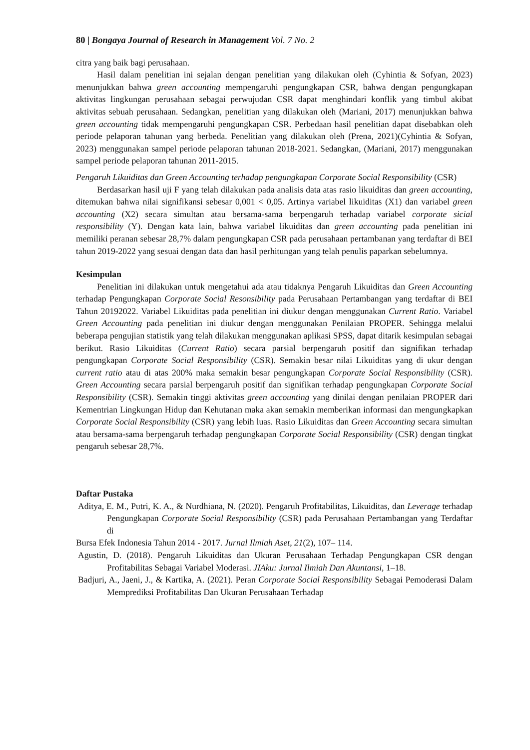80 | Bongaya Journal of Research in Management Vol. 7 No. 2
citra yang baik bagi perusahaan.
Hasil dalam penelitian ini sejalan dengan penelitian yang dilakukan oleh (Cyhintia & Sofyan, 2023) menunjukkan bahwa green accounting mempengaruhi pengungkapan CSR, bahwa dengan pengungkapan aktivitas lingkungan perusahaan sebagai perwujudan CSR dapat menghindari konflik yang timbul akibat aktivitas sebuah perusahaan. Sedangkan, penelitian yang dilakukan oleh (Mariani, 2017) menunjukkan bahwa green accounting tidak mempengaruhi pengungkapan CSR. Perbedaan hasil penelitian dapat disebabkan oleh periode pelaporan tahunan yang berbeda. Penelitian yang dilakukan oleh (Prena, 2021)(Cyhintia & Sofyan, 2023) menggunakan sampel periode pelaporan tahunan 2018-2021. Sedangkan, (Mariani, 2017) menggunakan sampel periode pelaporan tahunan 2011-2015.
Pengaruh Likuiditas dan Green Accounting terhadap pengungkapan Corporate Social Responsibility (CSR)
Berdasarkan hasil uji F yang telah dilakukan pada analisis data atas rasio likuiditas dan green accounting, ditemukan bahwa nilai signifikansi sebesar 0,001 < 0,05. Artinya variabel likuiditas (X1) dan variabel green accounting (X2) secara simultan atau bersama-sama berpengaruh terhadap variabel corporate sicial responsibility (Y). Dengan kata lain, bahwa variabel likuiditas dan green accounting pada penelitian ini memiliki peranan sebesar 28,7% dalam pengungkapan CSR pada perusahaan pertambanan yang terdaftar di BEI tahun 2019-2022 yang sesuai dengan data dan hasil perhitungan yang telah penulis paparkan sebelumnya.
Kesimpulan
Penelitian ini dilakukan untuk mengetahui ada atau tidaknya Pengaruh Likuiditas dan Green Accounting terhadap Pengungkapan Corporate Social Resonsibility pada Perusahaan Pertambangan yang terdaftar di BEI Tahun 20192022. Variabel Likuiditas pada penelitian ini diukur dengan menggunakan Current Ratio. Variabel Green Accounting pada penelitian ini diukur dengan menggunakan Penilaian PROPER. Sehingga melalui beberapa pengujian statistik yang telah dilakukan menggunakan aplikasi SPSS, dapat ditarik kesimpulan sebagai berikut. Rasio Likuiditas (Current Ratio) secara parsial berpengaruh positif dan signifikan terhadap pengungkapan Corporate Social Responsibility (CSR). Semakin besar nilai Likuiditas yang di ukur dengan current ratio atau di atas 200% maka semakin besar pengungkapan Corporate Social Responsibility (CSR). Green Accounting secara parsial berpengaruh positif dan signifikan terhadap pengungkapan Corporate Social Responsibility (CSR). Semakin tinggi aktivitas green accounting yang dinilai dengan penilaian PROPER dari Kementrian Lingkungan Hidup dan Kehutanan maka akan semakin memberikan informasi dan mengungkapkan Corporate Social Responsibility (CSR) yang lebih luas. Rasio Likuiditas dan Green Accounting secara simultan atau bersama-sama berpengaruh terhadap pengungkapan Corporate Social Responsibility (CSR) dengan tingkat pengaruh sebesar 28,7%.
Daftar Pustaka
Aditya, E. M., Putri, K. A., & Nurdhiana, N. (2020). Pengaruh Profitabilitas, Likuiditas, dan Leverage terhadap Pengungkapan Corporate Social Responsibility (CSR) pada Perusahaan Pertambangan yang Terdaftar di
Bursa Efek Indonesia Tahun 2014 - 2017. Jurnal Ilmiah Aset, 21(2), 107– 114.
Agustin, D. (2018). Pengaruh Likuiditas dan Ukuran Perusahaan Terhadap Pengungkapan CSR dengan Profitabilitas Sebagai Variabel Moderasi. JIAku: Jurnal Ilmiah Dan Akuntansi, 1–18.
Badjuri, A., Jaeni, J., & Kartika, A. (2021). Peran Corporate Social Responsibility Sebagai Pemoderasi Dalam Memprediksi Profitabilitas Dan Ukuran Perusahaan Terhadap